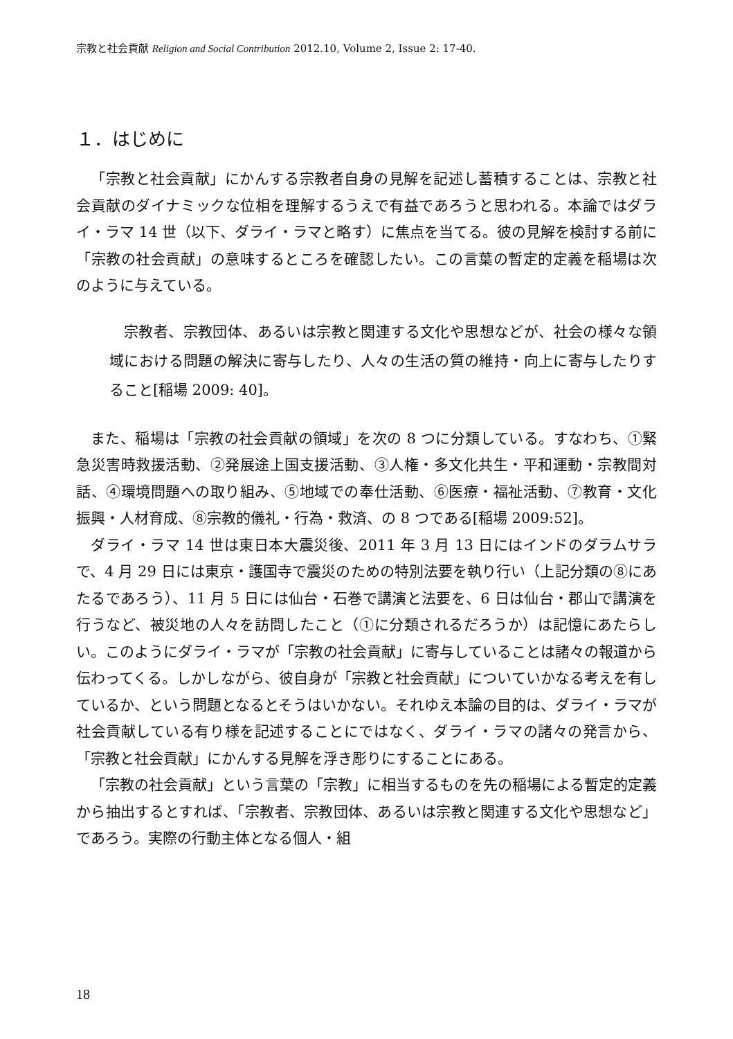宗教と社会貢献 Religion and Social Contribution 2012.10, Volume 2, Issue 2: 17-40.
１．はじめに
「宗教と社会貢献」にかんする宗教者自身の見解を記述し蓄積することは、宗教と社会貢献のダイナミックな位相を理解するうえで有益であろうと思われる。本論ではダライ・ラマ 14 世（以下、ダライ・ラマと略す）に焦点を当てる。彼の見解を検討する前に「宗教の社会貢献」の意味するところを確認したい。この言葉の暫定的定義を稲場は次のように与えている。
宗教者、宗教団体、あるいは宗教と関連する文化や思想などが、社会の様々な領域における問題の解決に寄与したり、人々の生活の質の維持・向上に寄与したりすること[稲場 2009: 40]。
また、稲場は「宗教の社会貢献の領域」を次の 8 つに分類している。すなわち、①緊急災害時救援活動、②発展途上国支援活動、③人権・多文化共生・平和運動・宗教間対話、④環境問題への取り組み、⑤地域での奉仕活動、⑥医療・福祉活動、⑦教育・文化振興・人材育成、⑧宗教的儀礼・行為・救済、の 8 つである[稲場 2009:52]。
ダライ・ラマ 14 世は東日本大震災後、2011 年 3 月 13 日にはインドのダラムサラで、4 月 29 日には東京・護国寺で震災のための特別法要を執り行い（上記分類の⑧にあたるであろう）、11 月 5 日には仙台・石巻で講演と法要を、6 日は仙台・郡山で講演を行うなど、被災地の人々を訪問したこと（①に分類されるだろうか）は記憶にあたらしい。このようにダライ・ラマが「宗教の社会貢献」に寄与していることは諸々の報道から伝わってくる。しかしながら、彼自身が「宗教と社会貢献」についていかなる考えを有しているか、という問題となるとそうはいかない。それゆえ本論の目的は、ダライ・ラマが社会貢献している有り様を記述することにではなく、ダライ・ラマの諸々の発言から、「宗教と社会貢献」にかんする見解を浮き彫りにすることにある。
「宗教の社会貢献」という言葉の「宗教」に相当するものを先の稲場による暫定的定義から抽出するとすれば、「宗教者、宗教団体、あるいは宗教と関連する文化や思想など」であろう。実際の行動主体となる個人・組
18